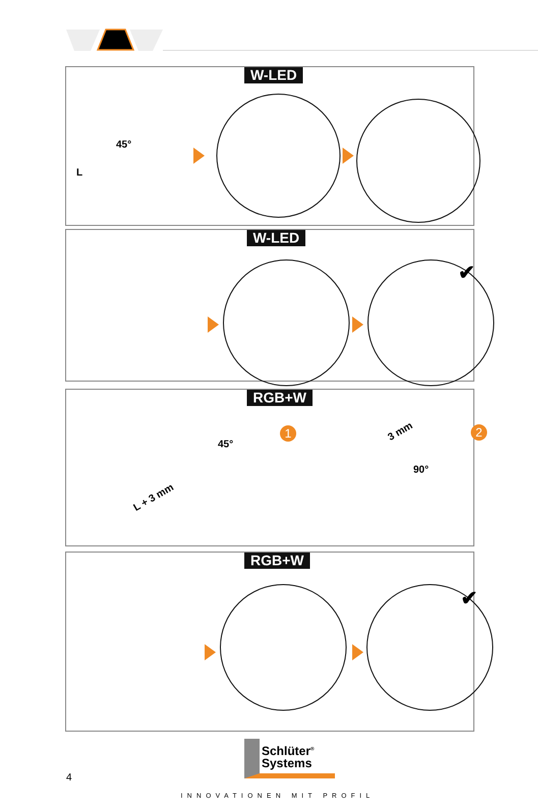W-LED
45°
L
W-LED
✔
RGB+W
1 2
45°
L + 3 mm
3 mm
90°
RGB+W
✔
Schlüter<sup>®</sup>
Systems
4
INNOVATIONEN MIT PROFIL